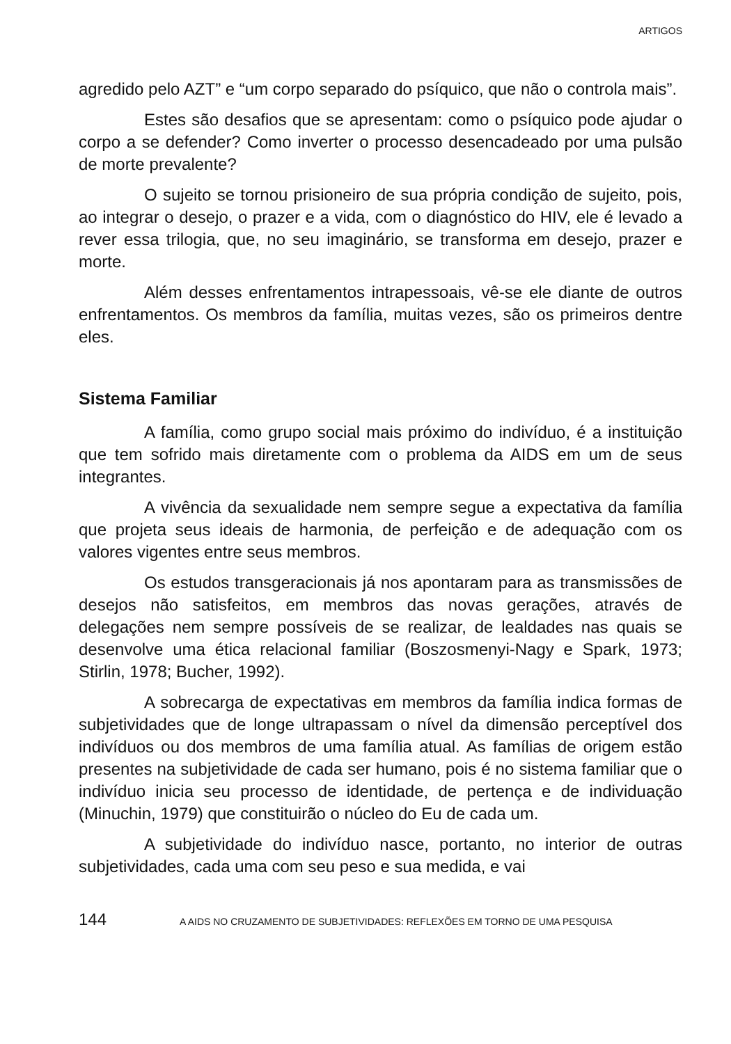ARTIGOS
agredido pelo AZT” e “um corpo separado do psíquico, que não o controla mais”.
Estes são desafios que se apresentam: como o psíquico pode ajudar o corpo a se defender? Como inverter o processo desencadeado por uma pulsão de morte prevalente?
O sujeito se tornou prisioneiro de sua própria condição de sujeito, pois, ao integrar o desejo, o prazer e a vida, com o diagnóstico do HIV, ele é levado a rever essa trilogia, que, no seu imaginário, se transforma em desejo, prazer e morte.
Além desses enfrentamentos intrapessoais, vê-se ele diante de outros enfrentamentos. Os membros da família, muitas vezes, são os primeiros dentre eles.
Sistema Familiar
A família, como grupo social mais próximo do indivíduo, é a instituição que tem sofrido mais diretamente com o problema da AIDS em um de seus integrantes.
A vivência da sexualidade nem sempre segue a expectativa da família que projeta seus ideais de harmonia, de perfeição e de adequação com os valores vigentes entre seus membros.
Os estudos transgeracionais já nos apontaram para as transmissões de desejos não satisfeitos, em membros das novas gerações, através de delegações nem sempre possíveis de se realizar, de lealdades nas quais se desenvolve uma ética relacional familiar (Boszosmenyi-Nagy e Spark, 1973; Stirlin, 1978; Bucher, 1992).
A sobrecarga de expectativas em membros da família indica formas de subjetividades que de longe ultrapassam o nível da dimensão perceptível dos indivíduos ou dos membros de uma família atual. As famílias de origem estão presentes na subjetividade de cada ser humano, pois é no sistema familiar que o indivíduo inicia seu processo de identidade, de pertença e de individuação (Minuchin, 1979) que constituirão o núcleo do Eu de cada um.
A subjetividade do indivíduo nasce, portanto, no interior de outras subjetividades, cada uma com seu peso e sua medida, e vai
144 A AIDS NO CRUZAMENTO DE SUBJETIVIDADES: REFLEXÕES EM TORNO DE UMA PESQUISA